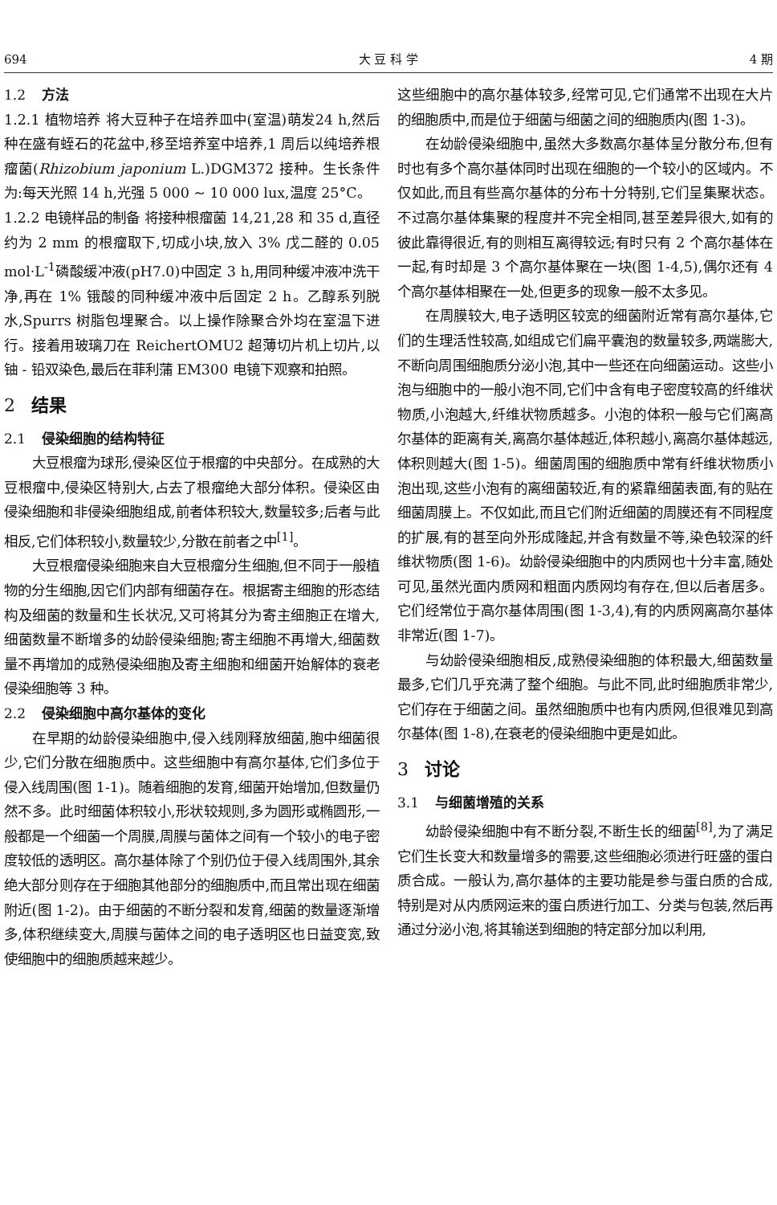694 大 豆 科 学 4 期
1.2 方法
1.2.1 植物培养 将大豆种子在培养皿中(室温)萌发24 h,然后种在盛有蛭石的花盆中,移至培养室中培养,1 周后以纯培养根瘤菌(Rhizobium japonium L.)DGM372 接种。生长条件为:每天光照 14 h,光强 5 000 ~ 10 000 lux,温度 25°C。
1.2.2 电镜样品的制备 将接种根瘤菌 14,21,28 和 35 d,直径约为 2 mm 的根瘤取下,切成小块,放入 3% 戊二醛的 0.05 mol·L<sup>-1</sup>磷酸缓冲液(pH7.0)中固定 3 h,用同种缓冲液冲洗干净,再在 1% 锇酸的同种缓冲液中后固定 2 h。乙醇系列脱水,Spurrs 树脂包埋聚合。以上操作除聚合外均在室温下进行。接着用玻璃刀在 ReichertOMU2 超薄切片机上切片,以铀 - 铅双染色,最后在菲利蒲 EM300 电镜下观察和拍照。
2 结果
2.1 侵染细胞的结构特征
大豆根瘤为球形,侵染区位于根瘤的中央部分。在成熟的大豆根瘤中,侵染区特别大,占去了根瘤绝大部分体积。侵染区由侵染细胞和非侵染细胞组成,前者体积较大,数量较多;后者与此相反,它们体积较小,数量较少,分散在前者之中<sup>[1]</sup>。
大豆根瘤侵染细胞来自大豆根瘤分生细胞,但不同于一般植物的分生细胞,因它们内部有细菌存在。根据寄主细胞的形态结构及细菌的数量和生长状况,又可将其分为寄主细胞正在增大,细菌数量不断增多的幼龄侵染细胞;寄主细胞不再增大,细菌数量不再增加的成熟侵染细胞及寄主细胞和细菌开始解体的衰老侵染细胞等 3 种。
2.2 侵染细胞中高尔基体的变化
在早期的幼龄侵染细胞中,侵入线刚释放细菌,胞中细菌很少,它们分散在细胞质中。这些细胞中有高尔基体,它们多位于侵入线周围(图 1-1)。随着细胞的发育,细菌开始增加,但数量仍然不多。此时细菌体积较小,形状较规则,多为圆形或椭圆形,一般都是一个细菌一个周膜,周膜与菌体之间有一个较小的电子密度较低的透明区。高尔基体除了个别仍位于侵入线周围外,其余绝大部分则存在于细胞其他部分的细胞质中,而且常出现在细菌附近(图 1-2)。由于细菌的不断分裂和发育,细菌的数量逐渐增多,体积继续变大,周膜与菌体之间的电子透明区也日益变宽,致使细胞中的细胞质越来越少。
这些细胞中的高尔基体较多,经常可见,它们通常不出现在大片的细胞质中,而是位于细菌与细菌之间的细胞质内(图 1-3)。
在幼龄侵染细胞中,虽然大多数高尔基体呈分散分布,但有时也有多个高尔基体同时出现在细胞的一个较小的区域内。不仅如此,而且有些高尔基体的分布十分特别,它们呈集聚状态。不过高尔基体集聚的程度并不完全相同,甚至差异很大,如有的彼此靠得很近,有的则相互离得较远;有时只有 2 个高尔基体在一起,有时却是 3 个高尔基体聚在一块(图 1-4,5),偶尔还有 4 个高尔基体相聚在一处,但更多的现象一般不太多见。
在周膜较大,电子透明区较宽的细菌附近常有高尔基体,它们的生理活性较高,如组成它们扁平囊泡的数量较多,两端膨大,不断向周围细胞质分泌小泡,其中一些还在向细菌运动。这些小泡与细胞中的一般小泡不同,它们中含有电子密度较高的纤维状物质,小泡越大,纤维状物质越多。小泡的体积一般与它们离高尔基体的距离有关,离高尔基体越近,体积越小,离高尔基体越远,体积则越大(图 1-5)。细菌周围的细胞质中常有纤维状物质小泡出现,这些小泡有的离细菌较近,有的紧靠细菌表面,有的贴在细菌周膜上。不仅如此,而且它们附近细菌的周膜还有不同程度的扩展,有的甚至向外形成隆起,并含有数量不等,染色较深的纤维状物质(图 1-6)。幼龄侵染细胞中的内质网也十分丰富,随处可见,虽然光面内质网和粗面内质网均有存在,但以后者居多。它们经常位于高尔基体周围(图 1-3,4),有的内质网离高尔基体非常近(图 1-7)。
与幼龄侵染细胞相反,成熟侵染细胞的体积最大,细菌数量最多,它们几乎充满了整个细胞。与此不同,此时细胞质非常少,它们存在于细菌之间。虽然细胞质中也有内质网,但很难见到高尔基体(图 1-8),在衰老的侵染细胞中更是如此。
3 讨论
3.1 与细菌增殖的关系
幼龄侵染细胞中有不断分裂,不断生长的细菌<sup>[8]</sup>,为了满足它们生长变大和数量增多的需要,这些细胞必须进行旺盛的蛋白质合成。一般认为,高尔基体的主要功能是参与蛋白质的合成,特别是对从内质网运来的蛋白质进行加工、分类与包装,然后再通过分泌小泡,将其输送到细胞的特定部分加以利用,